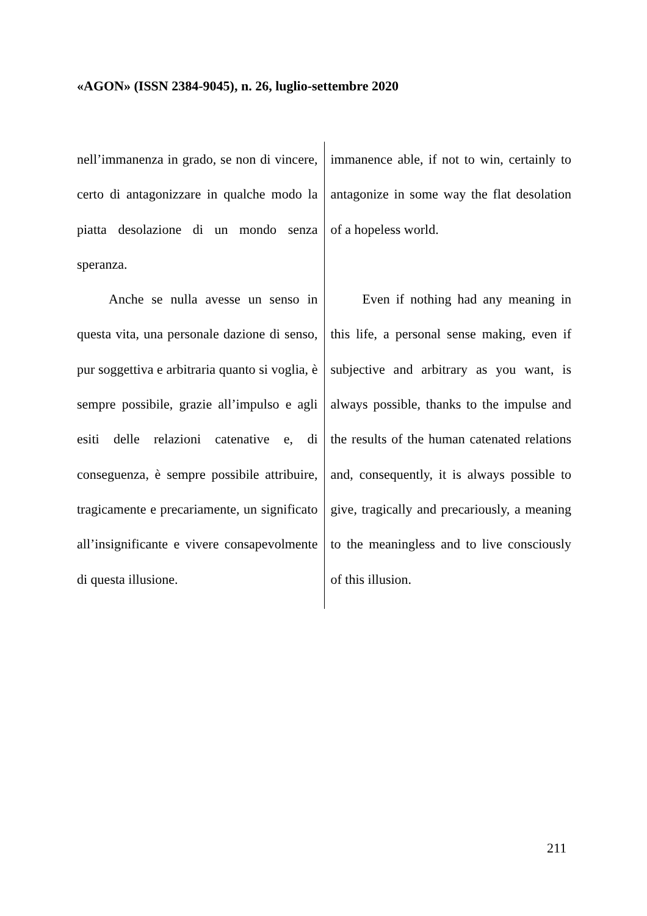«AGON» (ISSN 2384-9045), n. 26, luglio-settembre 2020
nell’immanenza in grado, se non di vincere, certo di antagonizzare in qualche modo la piatta desolazione di un mondo senza speranza.
Anche se nulla avesse un senso in questa vita, una personale dazione di senso, pur soggettiva e arbitraria quanto si voglia, è sempre possibile, grazie all’impulso e agli esiti delle relazioni catenative e, di conseguenza, è sempre possibile attribuire, tragicamente e precariamente, un significato all’insignificante e vivere consapevolmente di questa illusione.
immanence able, if not to win, certainly to antagonize in some way the flat desolation of a hopeless world.
Even if nothing had any meaning in this life, a personal sense making, even if subjective and arbitrary as you want, is always possible, thanks to the impulse and the results of the human catenated relations and, consequently, it is always possible to give, tragically and precariously, a meaning to the meaningless and to live consciously of this illusion.
211